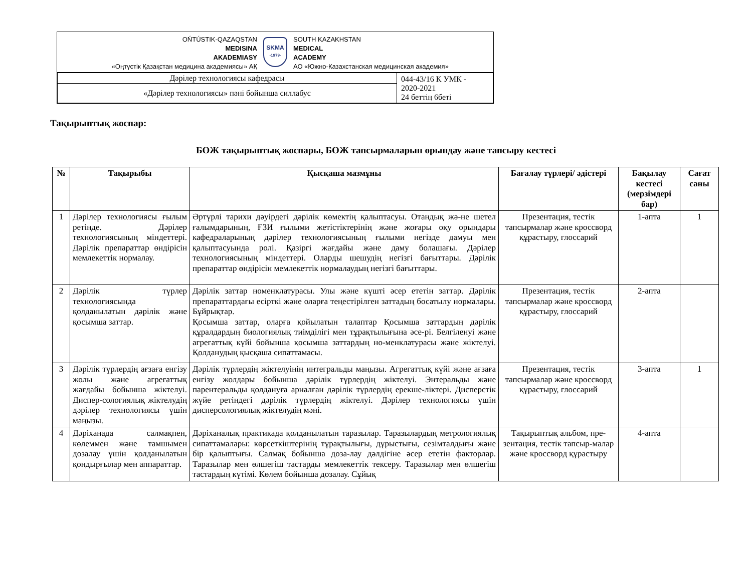OŃTÚSTIK-QAZAQSTAN
MEDISINA
AKADEMIASY
«Оңтүстік Қазақстан медицина академиясы» АҚ
SKMA
-1979-
SOUTH KAZAKHSTAN
MEDICAL
ACADEMY
АО «Южно-Казахстанская медицинская академия»
| Дәрілер технологиясы кафедрасы | 044-43/16 К УМК - 2020-2021 24 беттің 6беті |
| «Дәрілер технологиясы» пәні бойынша силлабус | |
Тақырыптық жоспар:
БӨЖ тақырыптық жоспары, БӨЖ тапсырмаларын орындау және тапсыру кестесі
| № | Тақырыбы | Қысқаша мазмұны | Бағалау түрлері/ әдістері | Бақылау кестесі (мерзімдері бар) | Сағат саны |
| --- | --- | --- | --- | --- | --- |
| 1 | Дәрілер технологиясы ғылым ретінде. Дәрілер технологиясының міндеттері. Дәрілік препараттар өндірісін мемлекеттік нормалау. | Әртүрлі тарихи дәуірдегі дәрілік көмектің қалыптасуы. Отандық жә-не шетел ғалымдарының, ҒЗИ ғылыми жетістіктерінің және жоғары оқу орындары кафедраларының дәрілер технологиясының ғылыми негізде дамуы мен қалыптасуында ролі. Қазіргі жағдайы және даму болашағы. Дәрілер технологиясының міндеттері. Оларды шешудің негізгі бағыттары. Дәрілік препараттар өндірісін мемлекеттік нормалаудың негізгі бағыттары. | Презентация, тестік тапсырмалар және кроссворд құрастыру, глоссарий | 1-апта | 1 |
| 2 | Дәрілік түрлер технологиясында қолданылатын дәрілік және қосымша заттар. | Дәрілік заттар номенклатурасы. Улы және күшті әсер ететін заттар. Дәрілік препараттардағы есірткі және оларға теңестірілген заттадың босатылу нормалары. Бұйрықтар. Қосымша заттар, оларға қойылатын талаптар Қосымша заттардың дәрілік құралдардың биологиялық тиімділігі мен тұрақтылығына әсе-рі. Белгіленуі және агрегаттық күйі бойынша қосымша заттардың но-менклатурасы және жіктелуі. Қолданудың қысқаша сипаттамасы. | Презентация, тестік тапсырмалар және кроссворд құрастыру, глоссарий | 2-апта | |
| 3 | Дәрілік түрлердің ағзаға енгізу жолы және агрегаттық жағдайы бойынша жіктелуі. Диспер-сологиялық жіктелудің дәрілер технологиясы үшін маңызы. | Дәрілік түрлердің жіктелуінің интегральды маңызы. Агрегаттық күйі және ағзаға енгізу жолдары бойынша дәрілік түрлердің жіктелуі. Энтеральды және парентеральды қолдануға арналған дәрілік түрлердің ерекше-ліктері. Дисперстік жүйе ретіндегі дәрілік түрлердің жіктелуі. Дәрілер технологиясы үшін дисперсологиялық жіктелудің мәні. | Презентация, тестік тапсырмалар және кроссворд құрастыру, глоссарий | 3-апта | 1 |
| 4 | Дәріханада салмақпен, көлеммен және тамшымен дозалау үшін қолданылатын қондырғылар мен аппараттар. | Дәріханалық практикада қолданылатын таразылар. Таразылардың метрологиялық сипаттамалары: көрсеткіштерінің тұрақтылығы, дұрыстығы, сезімталдығы және бір қалыптығы. Салмақ бойынша доза-лау дәлдігіне әсер ететін факторлар. Таразылар мен өлшегіш тастарды мемлекеттік тексеру. Таразылар мен өлшегіш тастардың күтімі. Көлем бойынша дозалау. Сұйық | Тақырыптық альбом, пре-зентация, тестік тапсыр-малар және кроссворд құрастыру | 4-апта | |